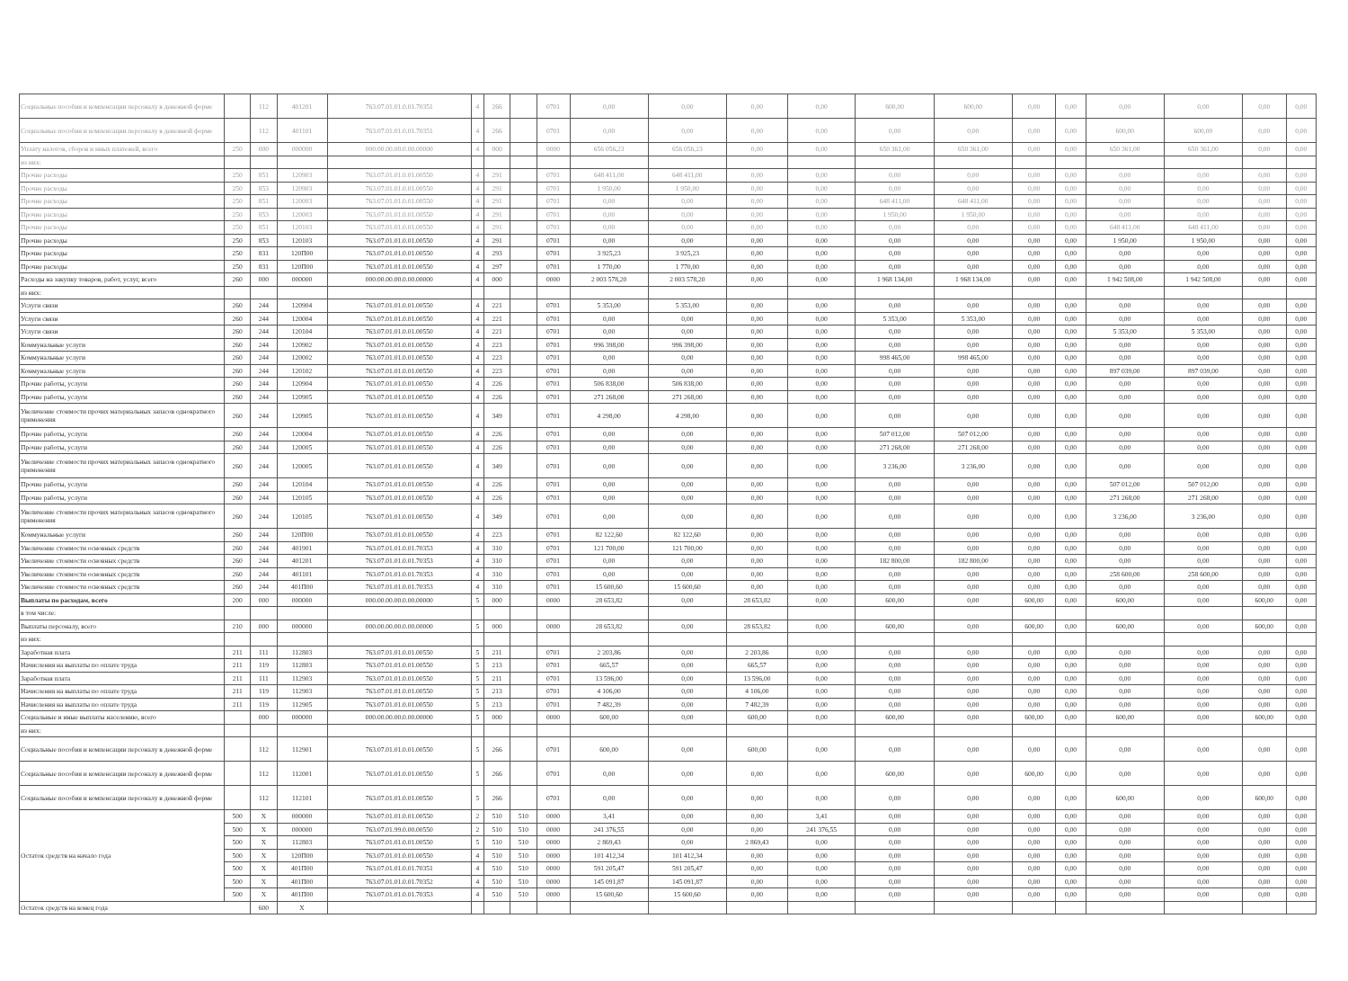| Социальные пособия и компенсации персоналу в денежной форме | | 112 | 401201 | 763.07.01.01.0.01.70351 | 4 | 266 | | 0701 | 0,00 | 0,00 | 0,00 | 0,00 | 600,00 | 600,00 | 0,00 | 0,00 | 0,00 | 0,00 | 0,00 | 0,00 |
| Социальные пособия и компенсации персоналу в денежной форме | | 112 | 401101 | 763.07.01.01.0.01.70351 | 4 | 266 | | 0701 | 0,00 | 0,00 | 0,00 | 0,00 | 0,00 | 0,00 | 0,00 | 0,00 | 600,00 | 600,00 | 0,00 | 0,00 |
| Уплату налогов, сборов и иных платежей, всего | 250 | 000 | 000000 | 000.00.00.00.0.00.00000 | 4 | 000 | | 0000 | 656 056,23 | 656 056,23 | 0,00 | 0,00 | 650 361,00 | 650 361,00 | 0,00 | 0,00 | 650 361,00 | 650 361,00 | 0,00 | 0,00 |
| из них: | | | | | | | | | | | | | | | | | | | | |
| Прочие расходы | 250 | 851 | 120903 | 763.07.01.01.0.01.00550 | 4 | 291 | | 0701 | 648 411,00 | 648 411,00 | 0,00 | 0,00 | 0,00 | 0,00 | 0,00 | 0,00 | 0,00 | 0,00 | 0,00 | 0,00 |
| Прочие расходы | 250 | 853 | 120903 | 763.07.01.01.0.01.00550 | 4 | 291 | | 0701 | 1 950,00 | 1 950,00 | 0,00 | 0,00 | 0,00 | 0,00 | 0,00 | 0,00 | 0,00 | 0,00 | 0,00 | 0,00 |
| Прочие расходы | 250 | 851 | 120003 | 763.07.01.01.0.01.00550 | 4 | 291 | | 0701 | 0,00 | 0,00 | 0,00 | 0,00 | 648 411,00 | 648 411,00 | 0,00 | 0,00 | 0,00 | 0,00 | 0,00 | 0,00 |
| Прочие расходы | 250 | 853 | 120003 | 763.07.01.01.0.01.00550 | 4 | 291 | | 0701 | 0,00 | 0,00 | 0,00 | 0,00 | 1 950,00 | 1 950,00 | 0,00 | 0,00 | 0,00 | 0,00 | 0,00 | 0,00 |
| Прочие расходы | 250 | 851 | 120103 | 763.07.01.01.0.01.00550 | 4 | 291 | | 0701 | 0,00 | 0,00 | 0,00 | 0,00 | 0,00 | 0,00 | 0,00 | 0,00 | 648 411,00 | 648 411,00 | 0,00 | 0,00 |
| Прочие расходы | 250 | 853 | 120103 | 763.07.01.01.0.01.00550 | 4 | 291 | | 0701 | 0,00 | 0,00 | 0,00 | 0,00 | 0,00 | 0,00 | 0,00 | 0,00 | 1 950,00 | 1 950,00 | 0,00 | 0,00 |
| Прочие расходы | 250 | 831 | 120П00 | 763.07.01.01.0.01.00550 | 4 | 293 | | 0701 | 3 925,23 | 3 925,23 | 0,00 | 0,00 | 0,00 | 0,00 | 0,00 | 0,00 | 0,00 | 0,00 | 0,00 | 0,00 |
| Прочие расходы | 250 | 831 | 120П00 | 763.07.01.01.0.01.00550 | 4 | 297 | | 0701 | 1 770,00 | 1 770,00 | 0,00 | 0,00 | 0,00 | 0,00 | 0,00 | 0,00 | 0,00 | 0,00 | 0,00 | 0,00 |
| Расходы на закупку товаров, работ, услуг, всего | 260 | 000 | 000000 | 000.00.00.00.0.00.00000 | 4 | 000 | | 0000 | 2 003 578,20 | 2 003 578,20 | 0,00 | 0,00 | 1 968 134,00 | 1 968 134,00 | 0,00 | 0,00 | 1 942 508,00 | 1 942 508,00 | 0,00 | 0,00 |
| из них: | | | | | | | | | | | | | | | | | | | | |
| Услуги связи | 260 | 244 | 120904 | 763.07.01.01.0.01.00550 | 4 | 221 | | 0701 | 5 353,00 | 5 353,00 | 0,00 | 0,00 | 0,00 | 0,00 | 0,00 | 0,00 | 0,00 | 0,00 | 0,00 | 0,00 |
| Услуги связи | 260 | 244 | 120004 | 763.07.01.01.0.01.00550 | 4 | 221 | | 0701 | 0,00 | 0,00 | 0,00 | 0,00 | 5 353,00 | 5 353,00 | 0,00 | 0,00 | 0,00 | 0,00 | 0,00 | 0,00 |
| Услуги связи | 260 | 244 | 120104 | 763.07.01.01.0.01.00550 | 4 | 221 | | 0701 | 0,00 | 0,00 | 0,00 | 0,00 | 0,00 | 0,00 | 0,00 | 0,00 | 5 353,00 | 5 353,00 | 0,00 | 0,00 |
| Коммунальные услуги | 260 | 244 | 120902 | 763.07.01.01.0.01.00550 | 4 | 223 | | 0701 | 996 398,00 | 996 398,00 | 0,00 | 0,00 | 0,00 | 0,00 | 0,00 | 0,00 | 0,00 | 0,00 | 0,00 | 0,00 |
| Коммунальные услуги | 260 | 244 | 120002 | 763.07.01.01.0.01.00550 | 4 | 223 | | 0701 | 0,00 | 0,00 | 0,00 | 0,00 | 998 465,00 | 998 465,00 | 0,00 | 0,00 | 0,00 | 0,00 | 0,00 | 0,00 |
| Коммунальные услуги | 260 | 244 | 120102 | 763.07.01.01.0.01.00550 | 4 | 223 | | 0701 | 0,00 | 0,00 | 0,00 | 0,00 | 0,00 | 0,00 | 0,00 | 0,00 | 897 039,00 | 897 039,00 | 0,00 | 0,00 |
| Прочие работы, услуги | 260 | 244 | 120904 | 763.07.01.01.0.01.00550 | 4 | 226 | | 0701 | 506 838,00 | 506 838,00 | 0,00 | 0,00 | 0,00 | 0,00 | 0,00 | 0,00 | 0,00 | 0,00 | 0,00 | 0,00 |
| Прочие работы, услуги | 260 | 244 | 120905 | 763.07.01.01.0.01.00550 | 4 | 226 | | 0701 | 271 268,00 | 271 268,00 | 0,00 | 0,00 | 0,00 | 0,00 | 0,00 | 0,00 | 0,00 | 0,00 | 0,00 | 0,00 |
| Увеличение стоимости прочих материальных запасов однократного применения | 260 | 244 | 120905 | 763.07.01.01.0.01.00550 | 4 | 349 | | 0701 | 4 298,00 | 4 298,00 | 0,00 | 0,00 | 0,00 | 0,00 | 0,00 | 0,00 | 0,00 | 0,00 | 0,00 | 0,00 |
| Прочие работы, услуги | 260 | 244 | 120004 | 763.07.01.01.0.01.00550 | 4 | 226 | | 0701 | 0,00 | 0,00 | 0,00 | 0,00 | 507 012,00 | 507 012,00 | 0,00 | 0,00 | 0,00 | 0,00 | 0,00 | 0,00 |
| Прочие работы, услуги | 260 | 244 | 120005 | 763.07.01.01.0.01.00550 | 4 | 226 | | 0701 | 0,00 | 0,00 | 0,00 | 0,00 | 271 268,00 | 271 268,00 | 0,00 | 0,00 | 0,00 | 0,00 | 0,00 | 0,00 |
| Увеличение стоимости прочих материальных запасов однократного применения | 260 | 244 | 120005 | 763.07.01.01.0.01.00550 | 4 | 349 | | 0701 | 0,00 | 0,00 | 0,00 | 0,00 | 3 236,00 | 3 236,00 | 0,00 | 0,00 | 0,00 | 0,00 | 0,00 | 0,00 |
| Прочие работы, услуги | 260 | 244 | 120104 | 763.07.01.01.0.01.00550 | 4 | 226 | | 0701 | 0,00 | 0,00 | 0,00 | 0,00 | 0,00 | 0,00 | 0,00 | 0,00 | 507 012,00 | 507 012,00 | 0,00 | 0,00 |
| Прочие работы, услуги | 260 | 244 | 120105 | 763.07.01.01.0.01.00550 | 4 | 226 | | 0701 | 0,00 | 0,00 | 0,00 | 0,00 | 0,00 | 0,00 | 0,00 | 0,00 | 271 268,00 | 271 268,00 | 0,00 | 0,00 |
| Увеличение стоимости прочих материальных запасов однократного применения | 260 | 244 | 120105 | 763.07.01.01.0.01.00550 | 4 | 349 | | 0701 | 0,00 | 0,00 | 0,00 | 0,00 | 0,00 | 0,00 | 0,00 | 0,00 | 3 236,00 | 3 236,00 | 0,00 | 0,00 |
| Коммунальные услуги | 260 | 244 | 120П00 | 763.07.01.01.0.01.00550 | 4 | 223 | | 0701 | 82 122,60 | 82 122,60 | 0,00 | 0,00 | 0,00 | 0,00 | 0,00 | 0,00 | 0,00 | 0,00 | 0,00 | 0,00 |
| Увеличение стоимости основных средств | 260 | 244 | 401901 | 763.07.01.01.0.01.70353 | 4 | 310 | | 0701 | 121 700,00 | 121 700,00 | 0,00 | 0,00 | 0,00 | 0,00 | 0,00 | 0,00 | 0,00 | 0,00 | 0,00 | 0,00 |
| Увеличение стоимости основных средств | 260 | 244 | 401201 | 763.07.01.01.0.01.70353 | 4 | 310 | | 0701 | 0,00 | 0,00 | 0,00 | 0,00 | 182 800,00 | 182 800,00 | 0,00 | 0,00 | 0,00 | 0,00 | 0,00 | 0,00 |
| Увеличение стоимости основных средств | 260 | 244 | 401101 | 763.07.01.01.0.01.70353 | 4 | 310 | | 0701 | 0,00 | 0,00 | 0,00 | 0,00 | 0,00 | 0,00 | 0,00 | 0,00 | 258 600,00 | 258 600,00 | 0,00 | 0,00 |
| Увеличение стоимости основных средств | 260 | 244 | 401П00 | 763.07.01.01.0.01.70353 | 4 | 310 | | 0701 | 15 600,60 | 15 600,60 | 0,00 | 0,00 | 0,00 | 0,00 | 0,00 | 0,00 | 0,00 | 0,00 | 0,00 | 0,00 |
| Выплаты по расходам, всего | 200 | 000 | 000000 | 000.00.00.00.0.00.00000 | 5 | 000 | | 0000 | 28 653,82 | 0,00 | 28 653,82 | 0,00 | 600,00 | 0,00 | 600,00 | 0,00 | 600,00 | 0,00 | 600,00 | 0,00 |
| в том числе: | | | | | | | | | | | | | | | | | | | | |
| Выплаты персоналу, всего | 210 | 000 | 000000 | 000.00.00.00.0.00.00000 | 5 | 000 | | 0000 | 28 653,82 | 0,00 | 28 653,82 | 0,00 | 600,00 | 0,00 | 600,00 | 0,00 | 600,00 | 0,00 | 600,00 | 0,00 |
| из них: | | | | | | | | | | | | | | | | | | | | |
| Заработная плата | 211 | 111 | 112803 | 763.07.01.01.0.01.00550 | 5 | 211 | | 0701 | 2 203,86 | 0,00 | 2 203,86 | 0,00 | 0,00 | 0,00 | 0,00 | 0,00 | 0,00 | 0,00 | 0,00 | 0,00 |
| Начисления на выплаты по оплате труда | 211 | 119 | 112803 | 763.07.01.01.0.01.00550 | 5 | 213 | | 0701 | 665,57 | 0,00 | 665,57 | 0,00 | 0,00 | 0,00 | 0,00 | 0,00 | 0,00 | 0,00 | 0,00 | 0,00 |
| Заработная плата | 211 | 111 | 112903 | 763.07.01.01.0.01.00550 | 5 | 211 | | 0701 | 13 596,00 | 0,00 | 13 596,00 | 0,00 | 0,00 | 0,00 | 0,00 | 0,00 | 0,00 | 0,00 | 0,00 | 0,00 |
| Начисления на выплаты по оплате труда | 211 | 119 | 112903 | 763.07.01.01.0.01.00550 | 5 | 213 | | 0701 | 4 106,00 | 0,00 | 4 106,00 | 0,00 | 0,00 | 0,00 | 0,00 | 0,00 | 0,00 | 0,00 | 0,00 | 0,00 |
| Начисления на выплаты по оплате труда | 211 | 119 | 112905 | 763.07.01.01.0.01.00550 | 5 | 213 | | 0701 | 7 482,39 | 0,00 | 7 482,39 | 0,00 | 0,00 | 0,00 | 0,00 | 0,00 | 0,00 | 0,00 | 0,00 | 0,00 |
| Социальные и иные выплаты населению, всего | | 000 | 000000 | 000.00.00.00.0.00.00000 | 5 | 000 | | 0000 | 600,00 | 0,00 | 600,00 | 0,00 | 600,00 | 0,00 | 600,00 | 0,00 | 600,00 | 0,00 | 600,00 | 0,00 |
| из них: | | | | | | | | | | | | | | | | | | | | |
| Социальные пособия и компенсации персоналу в денежной форме | | 112 | 112901 | 763.07.01.01.0.01.00550 | 5 | 266 | | 0701 | 600,00 | 0,00 | 600,00 | 0,00 | 0,00 | 0,00 | 0,00 | 0,00 | 0,00 | 0,00 | 0,00 | 0,00 |
| Социальные пособия и компенсации персоналу в денежной форме | | 112 | 112001 | 763.07.01.01.0.01.00550 | 5 | 266 | | 0701 | 0,00 | 0,00 | 0,00 | 0,00 | 600,00 | 0,00 | 600,00 | 0,00 | 0,00 | 0,00 | 0,00 | 0,00 |
| Социальные пособия и компенсации персоналу в денежной форме | | 112 | 112101 | 763.07.01.01.0.01.00550 | 5 | 266 | | 0701 | 0,00 | 0,00 | 0,00 | 0,00 | 0,00 | 0,00 | 0,00 | 0,00 | 600,00 | 0,00 | 600,00 | 0,00 |
| Остаток средств на начало года | 500 | X | 000000 | 763.07.01.01.0.01.00550 | 2 | 510 | 510 | 0000 | 3,41 | 0,00 | 0,00 | 3,41 | 0,00 | 0,00 | 0,00 | 0,00 | 0,00 | 0,00 | 0,00 | 0,00 |
| | 500 | X | 000000 | 763.07.01.99.0.00.00550 | 2 | 510 | 510 | 0000 | 241 376,55 | 0,00 | 0,00 | 241 376,55 | 0,00 | 0,00 | 0,00 | 0,00 | 0,00 | 0,00 | 0,00 | 0,00 |
| | 500 | X | 112803 | 763.07.01.01.0.01.00550 | 5 | 510 | 510 | 0000 | 2 869,43 | 0,00 | 2 869,43 | 0,00 | 0,00 | 0,00 | 0,00 | 0,00 | 0,00 | 0,00 | 0,00 | 0,00 |
| | 500 | X | 120П00 | 763.07.01.01.0.01.00550 | 4 | 510 | 510 | 0000 | 101 412,34 | 101 412,34 | 0,00 | 0,00 | 0,00 | 0,00 | 0,00 | 0,00 | 0,00 | 0,00 | 0,00 | 0,00 |
| | 500 | X | 401П00 | 763.07.01.01.0.01.70351 | 4 | 510 | 510 | 0000 | 591 205,47 | 591 205,47 | 0,00 | 0,00 | 0,00 | 0,00 | 0,00 | 0,00 | 0,00 | 0,00 | 0,00 | 0,00 |
| | 500 | X | 401П00 | 763.07.01.01.0.01.70352 | 4 | 510 | 510 | 0000 | 145 091,87 | 145 091,87 | 0,00 | 0,00 | 0,00 | 0,00 | 0,00 | 0,00 | 0,00 | 0,00 | 0,00 | 0,00 |
| | 500 | X | 401П00 | 763.07.01.01.0.01.70353 | 4 | 510 | 510 | 0000 | 15 600,60 | 15 600,60 | 0,00 | 0,00 | 0,00 | 0,00 | 0,00 | 0,00 | 0,00 | 0,00 | 0,00 | 0,00 |
| Остаток средств на конец года | | 600 | X | | | | | | | | | | | | | | | | | |